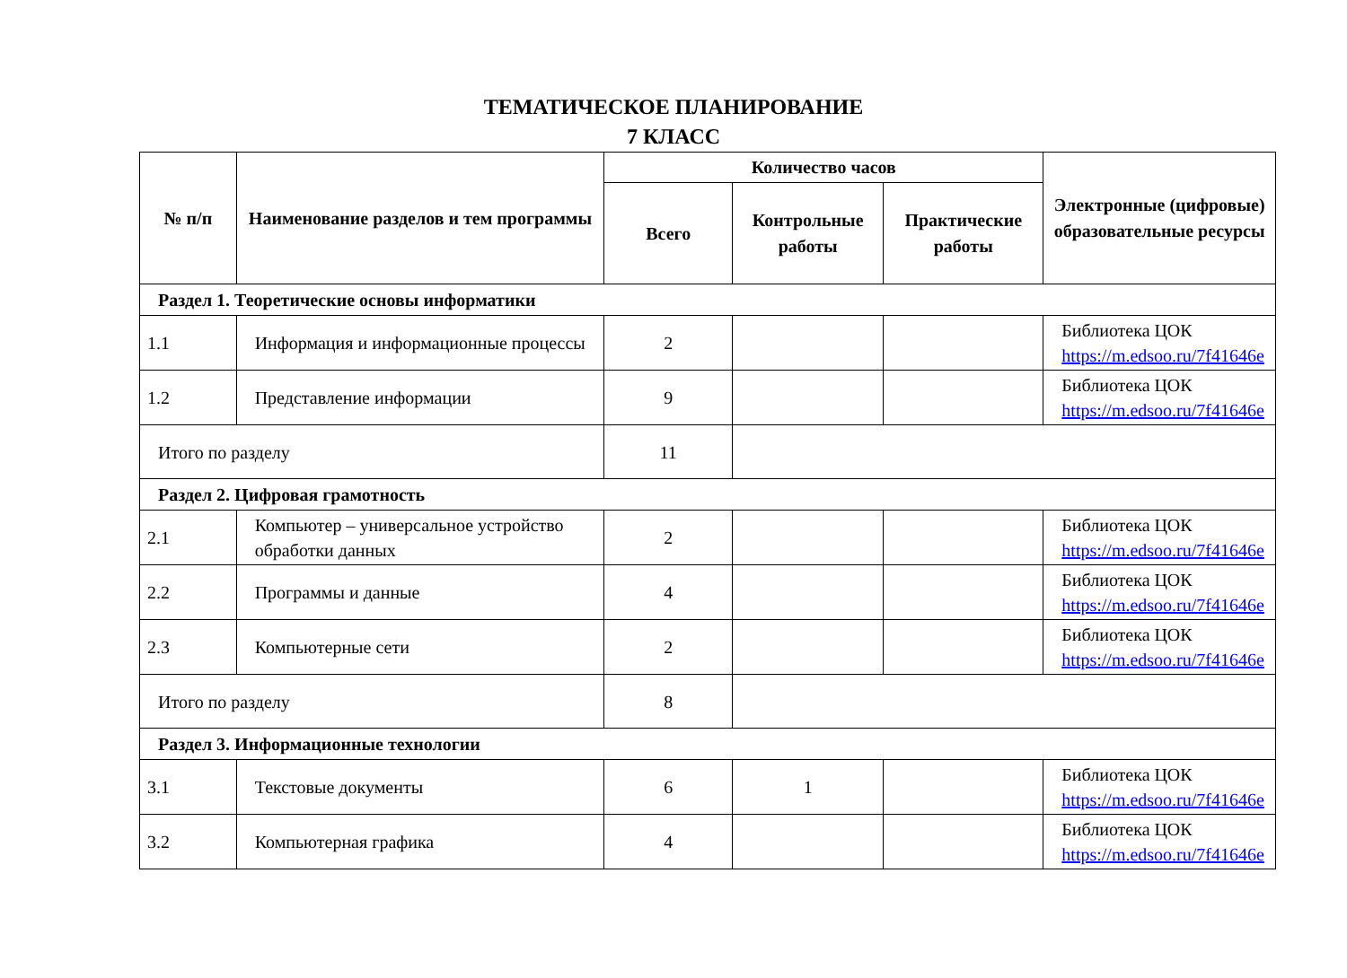ТЕМАТИЧЕСКОЕ ПЛАНИРОВАНИЕ
7 КЛАСС
| № п/п | Наименование разделов и тем программы | Количество часов | | | Электронные (цифровые) образовательные ресурсы |
| --- | --- | --- | --- | --- | --- |
| | | Всего | Контрольные работы | Практические работы | |
| Раздел 1. Теоретические основы информатики | | | | | |
| 1.1 | Информация и информационные процессы | 2 | | | Библиотека ЦОК https://m.edsoo.ru/7f41646e |
| 1.2 | Представление информации | 9 | | | Библиотека ЦОК https://m.edsoo.ru/7f41646e |
| Итого по разделу | | 11 | | | |
| Раздел 2. Цифровая грамотность | | | | | |
| 2.1 | Компьютер – универсальное устройство обработки данных | 2 | | | Библиотека ЦОК https://m.edsoo.ru/7f41646e |
| 2.2 | Программы и данные | 4 | | | Библиотека ЦОК https://m.edsoo.ru/7f41646e |
| 2.3 | Компьютерные сети | 2 | | | Библиотека ЦОК https://m.edsoo.ru/7f41646e |
| Итого по разделу | | 8 | | | |
| Раздел 3. Информационные технологии | | | | | |
| 3.1 | Текстовые документы | 6 | 1 | | Библиотека ЦОК https://m.edsoo.ru/7f41646e |
| 3.2 | Компьютерная графика | 4 | | | Библиотека ЦОК https://m.edsoo.ru/7f41646e |